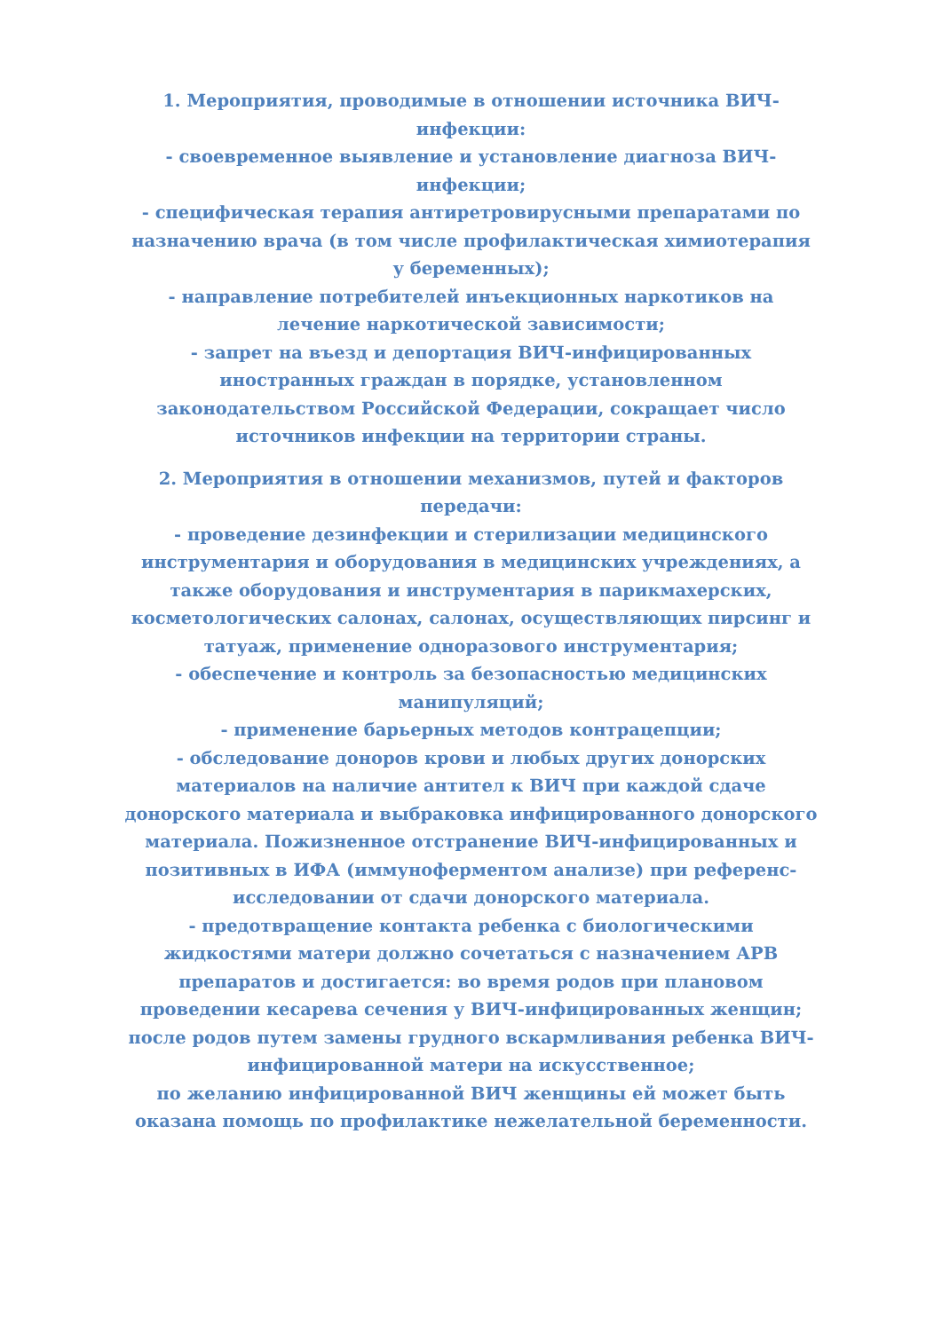1. Мероприятия, проводимые в отношении источника ВИЧ-инфекции:
- своевременное выявление и установление диагноза ВИЧ-инфекции;
- специфическая терапия антиретровирусными препаратами по назначению врача (в том числе профилактическая химиотерапия у беременных);
- направление потребителей инъекционных наркотиков на лечение наркотической зависимости;
- запрет на въезд и депортация ВИЧ-инфицированных иностранных граждан в порядке, установленном законодательством Российской Федерации, сокращает число источников инфекции на территории страны.
2. Мероприятия в отношении механизмов, путей и факторов передачи:
- проведение дезинфекции и стерилизации медицинского инструментария и оборудования в медицинских учреждениях, а также оборудования и инструментария в парикмахерских, косметологических салонах, салонах, осуществляющих пирсинг и татуаж, применение одноразового инструментария;
- обеспечение и контроль за безопасностью медицинских манипуляций;
- применение барьерных методов контрацепции;
- обследование доноров крови и любых других донорских материалов на наличие антител к ВИЧ при каждой сдаче донорского материала и выбраковка инфицированного донорского материала. Пожизненное отстранение ВИЧ-инфицированных и позитивных в ИФА (иммуноферментом анализе) при референс-исследовании от сдачи донорского материала.
- предотвращение контакта ребенка с биологическими жидкостями матери должно сочетаться с назначением АРВ препаратов и достигается: во время родов при плановом проведении кесарева сечения у ВИЧ-инфицированных женщин;
после родов путем замены грудного вскармливания ребенка ВИЧ-инфицированной матери на искусственное;
по желанию инфицированной ВИЧ женщины ей может быть оказана помощь по профилактике нежелательной беременности.